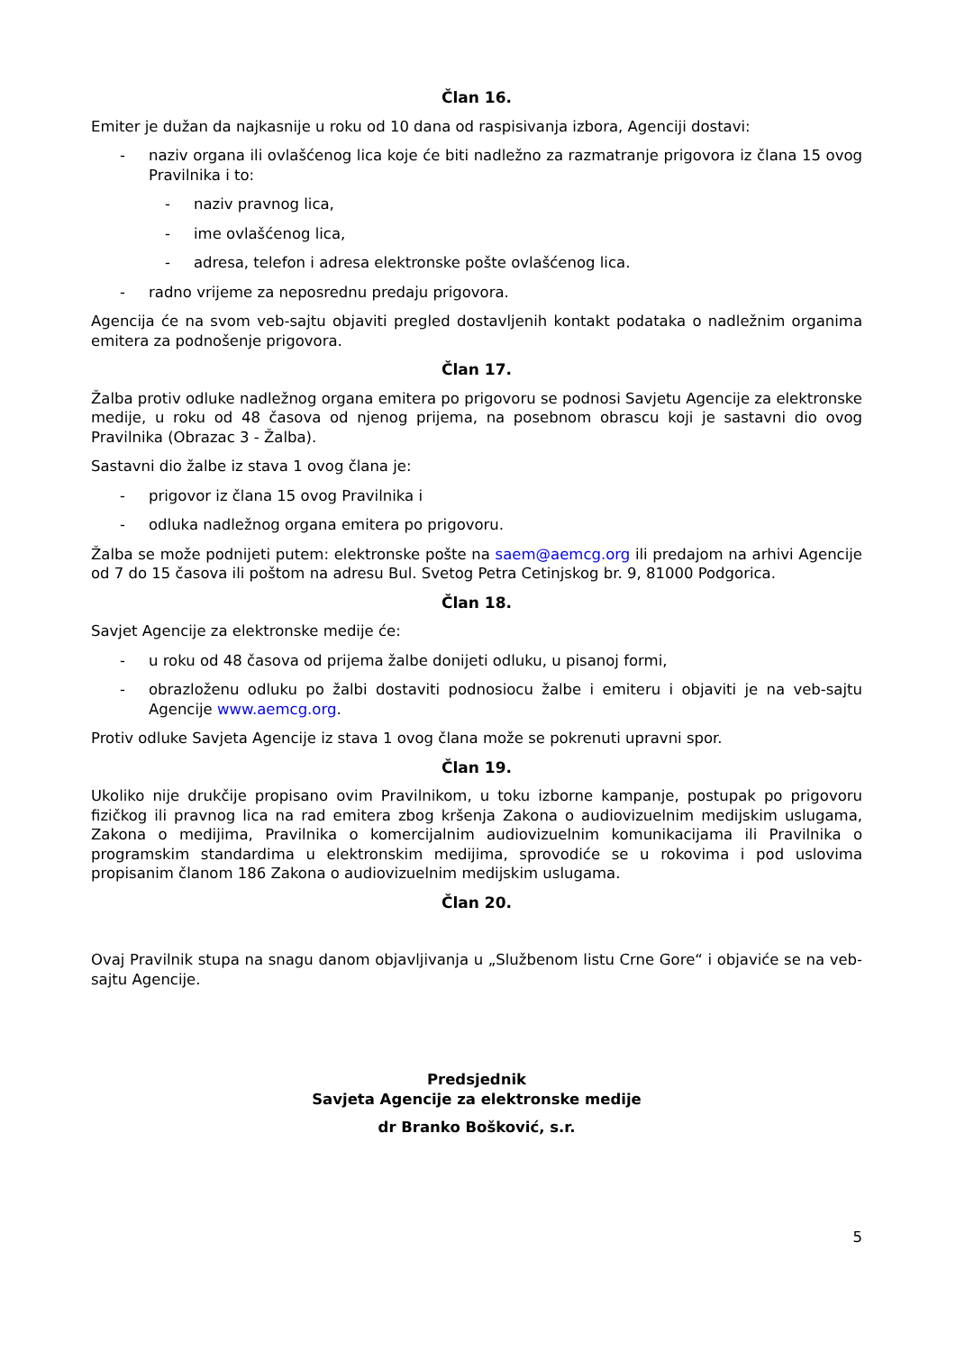Član 16.
Emiter je dužan da najkasnije u roku od 10 dana od raspisivanja izbora, Agenciji dostavi:
- naziv organa ili ovlašćenog lica koje će biti nadležno za razmatranje prigovora iz člana 15 ovog Pravilnika i to:
- naziv pravnog lica,
- ime ovlašćenog lica,
- adresa, telefon i adresa elektronske pošte ovlašćenog lica.
- radno vrijeme za neposrednu predaju prigovora.
Agencija će na svom veb-sajtu objaviti pregled dostavljenih kontakt podataka o nadležnim organima emitera za podnošenje prigovora.
Član 17.
Žalba protiv odluke nadležnog organa emitera po prigovoru se podnosi Savjetu Agencije za elektronske medije, u roku od 48 časova od njenog prijema, na posebnom obrascu koji je sastavni dio ovog Pravilnika (Obrazac 3 - Žalba).
Sastavni dio žalbe iz stava 1 ovog člana je:
- prigovor iz člana 15 ovog Pravilnika i
- odluka nadležnog organa emitera po prigovoru.
Žalba se može podnijeti putem: elektronske pošte na saem@aemcg.org ili predajom na arhivi Agencije od 7 do 15 časova ili poštom na adresu Bul. Svetog Petra Cetinjskog br. 9, 81000 Podgorica.
Član 18.
Savjet Agencije za elektronske medije će:
- u roku od 48 časova od prijema žalbe donijeti odluku, u pisanoj formi,
- obrazloženu odluku po žalbi dostaviti podnosiocu žalbe i emiteru i objaviti je na veb-sajtu Agencije www.aemcg.org.
Protiv odluke Savjeta Agencije iz stava 1 ovog člana može se pokrenuti upravni spor.
Član 19.
Ukoliko nije drukčije propisano ovim Pravilnikom, u toku izborne kampanje, postupak po prigovoru fizičkog ili pravnog lica na rad emitera zbog kršenja Zakona o audiovizuelnim medijskim uslugama, Zakona o medijima, Pravilnika o komercijalnim audiovizuelnim komunikacijama ili Pravilnika o programskim standardima u elektronskim medijima, sprovodiće se u rokovima i pod uslovima propisanim članom 186 Zakona o audiovizuelnim medijskim uslugama.
Član 20.
Ovaj Pravilnik stupa na snagu danom objavljivanja u „Službenom listu Crne Gore“ i objaviće se na veb-sajtu Agencije.
Predsjednik
Savjeta Agencije za elektronske medije
dr Branko Bošković, s.r.
5